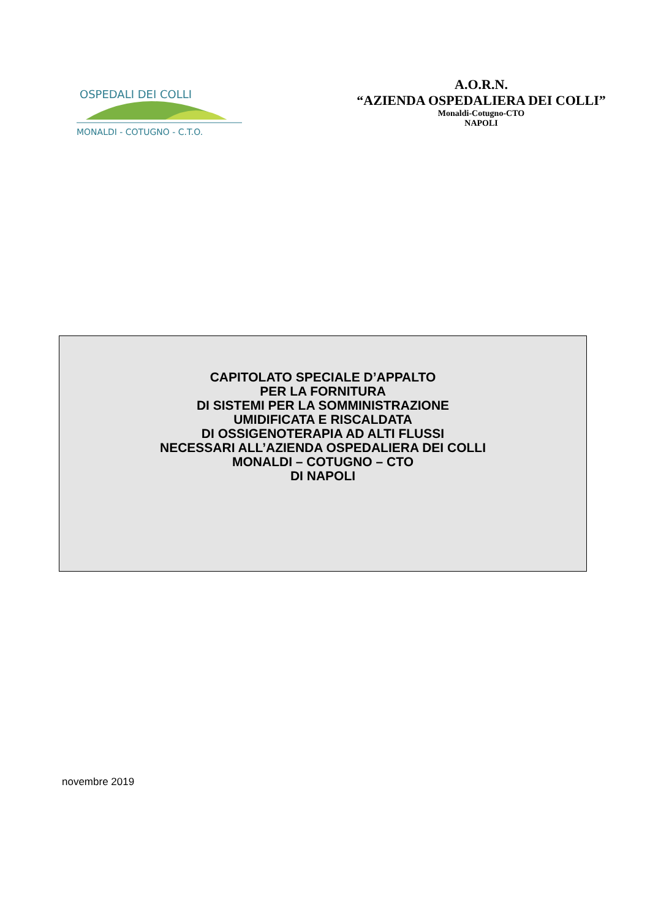OSPEDALI DEI COLLI
MONALDI - COTUGNO - C.T.O.
A.O.R.N.
“AZIENDA OSPEDALIERA DEI COLLI”
Monaldi-Cotugno-CTO
NAPOLI
CAPITOLATO SPECIALE D’APPALTO
PER LA FORNITURA
DI SISTEMI PER LA SOMMINISTRAZIONE
UMIDIFICATA E RISCALDATA
DI OSSIGENOTERAPIA AD ALTI FLUSSI
NECESSARI ALL’AZIENDA OSPEDALIERA DEI COLLI
MONALDI – COTUGNO – CTO
DI NAPOLI
novembre 2019